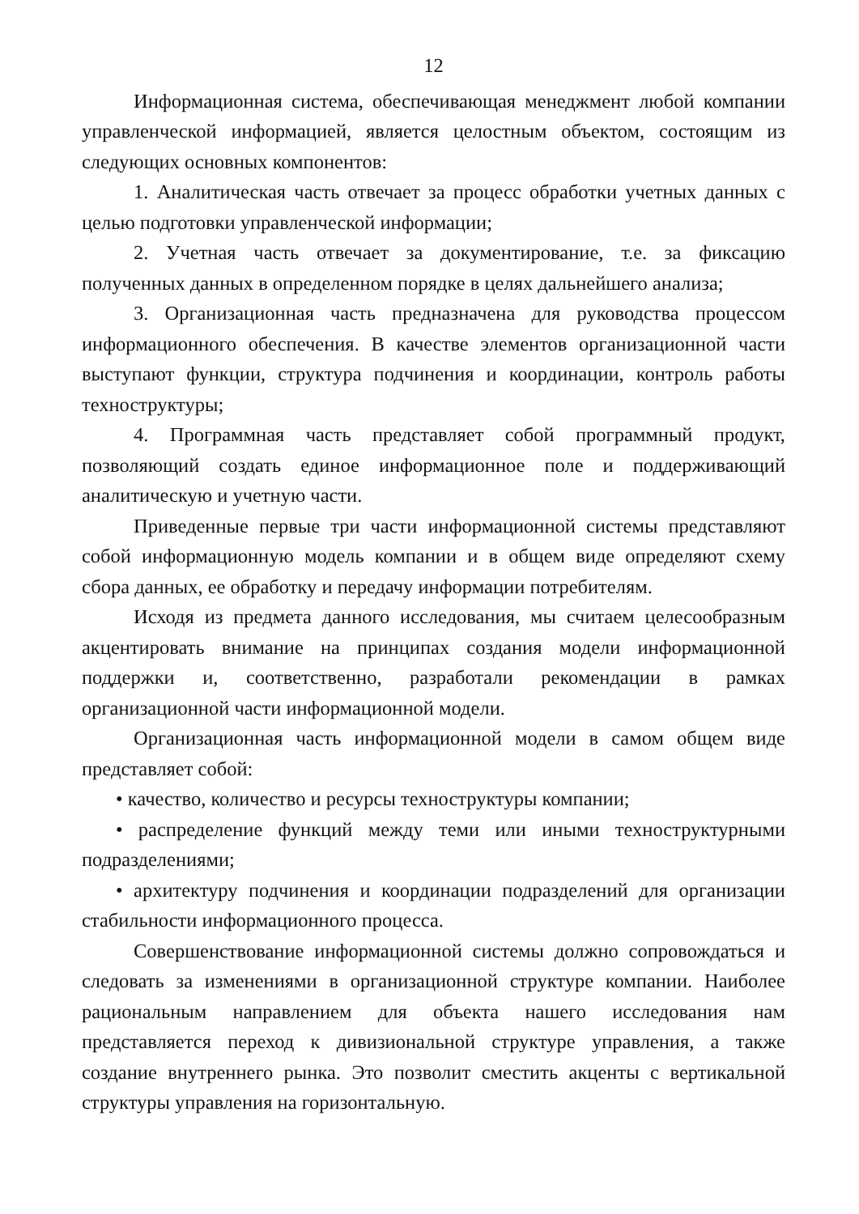12
Информационная система, обеспечивающая менеджмент любой компании управленческой информацией, является целостным объектом, состоящим из следующих основных компонентов:
1. Аналитическая часть отвечает за процесс обработки учетных данных с целью подготовки управленческой информации;
2. Учетная часть отвечает за документирование, т.е. за фиксацию полученных данных в определенном порядке в целях дальнейшего анализа;
3. Организационная часть предназначена для руководства процессом информационного обеспечения. В качестве элементов организационной части выступают функции, структура подчинения и координации, контроль работы техноструктуры;
4. Программная часть представляет собой программный продукт, позволяющий создать единое информационное поле и поддерживающий аналитическую и учетную части.
Приведенные первые три части информационной системы представляют собой информационную модель компании и в общем виде определяют схему сбора данных, ее обработку и передачу информации потребителям.
Исходя из предмета данного исследования, мы считаем целесообразным акцентировать внимание на принципах создания модели информационной поддержки и, соответственно, разработали рекомендации в рамках организационной части информационной модели.
Организационная часть информационной модели в самом общем виде представляет собой:
• качество, количество и ресурсы техноструктуры компании;
• распределение функций между теми или иными техноструктурными подразделениями;
• архитектуру подчинения и координации подразделений для организации стабильности информационного процесса.
Совершенствование информационной системы должно сопровождаться и следовать за изменениями в организационной структуре компании. Наиболее рациональным направлением для объекта нашего исследования нам представляется переход к дивизиональной структуре управления, а также создание внутреннего рынка. Это позволит сместить акценты с вертикальной структуры управления на горизонтальную.